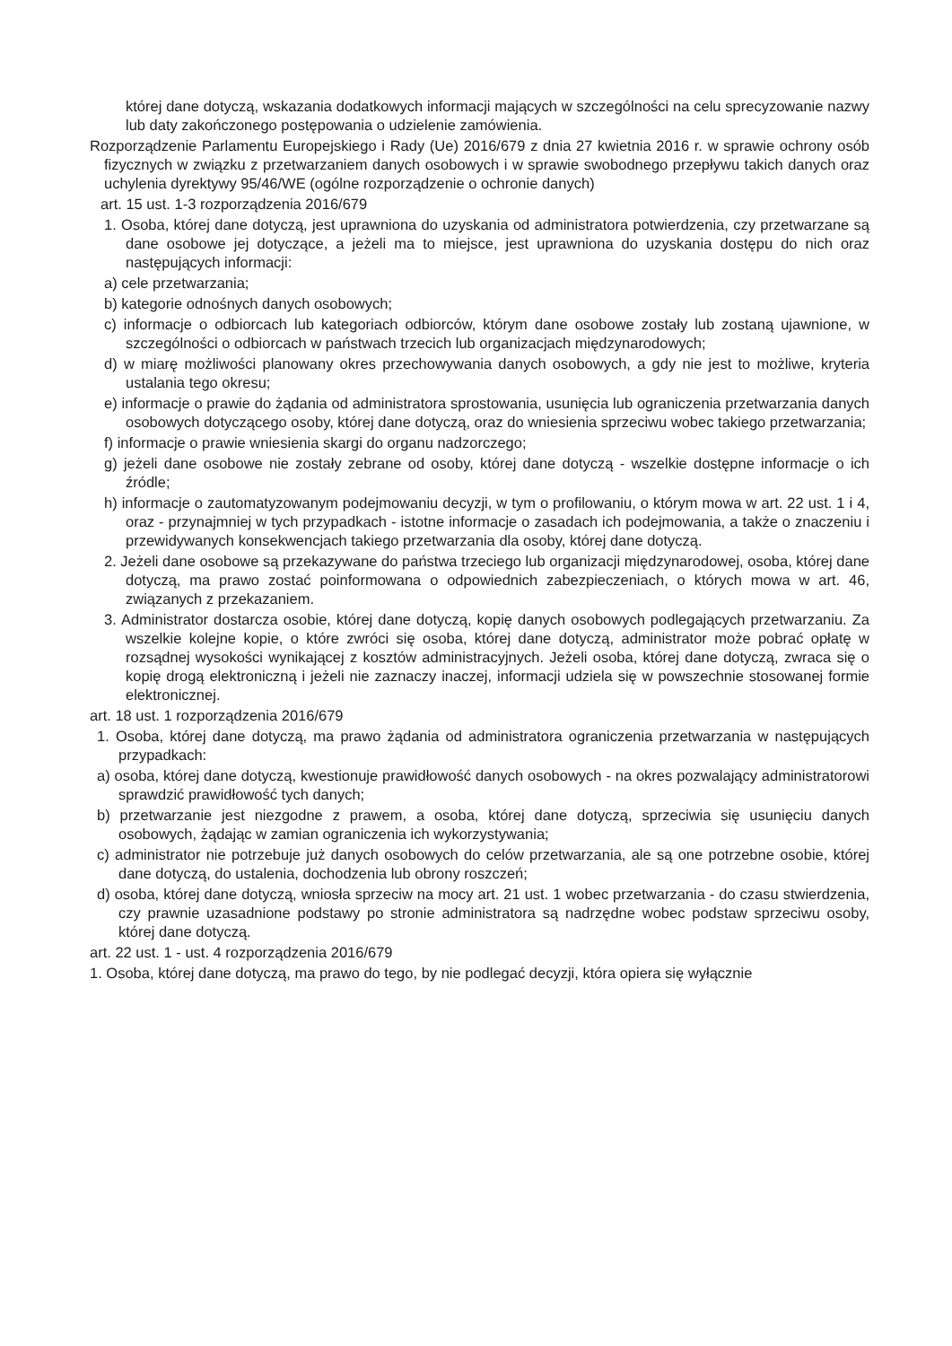której dane dotyczą, wskazania dodatkowych informacji mających w szczególności na celu sprecyzowanie nazwy lub daty zakończonego postępowania o udzielenie zamówienia.
Rozporządzenie Parlamentu Europejskiego i Rady (Ue) 2016/679 z dnia 27 kwietnia 2016 r. w sprawie ochrony osób fizycznych w związku z przetwarzaniem danych osobowych i w sprawie swobodnego przepływu takich danych oraz uchylenia dyrektywy 95/46/WE (ogólne rozporządzenie o ochronie danych)
art. 15 ust. 1-3 rozporządzenia 2016/679
1. Osoba, której dane dotyczą, jest uprawniona do uzyskania od administratora potwierdzenia, czy przetwarzane są dane osobowe jej dotyczące, a jeżeli ma to miejsce, jest uprawniona do uzyskania dostępu do nich oraz następujących informacji:
a) cele przetwarzania;
b) kategorie odnośnych danych osobowych;
c) informacje o odbiorcach lub kategoriach odbiorców, którym dane osobowe zostały lub zostaną ujawnione, w szczególności o odbiorcach w państwach trzecich lub organizacjach międzynarodowych;
d) w miarę możliwości planowany okres przechowywania danych osobowych, a gdy nie jest to możliwe, kryteria ustalania tego okresu;
e) informacje o prawie do żądania od administratora sprostowania, usunięcia lub ograniczenia przetwarzania danych osobowych dotyczącego osoby, której dane dotyczą, oraz do wniesienia sprzeciwu wobec takiego przetwarzania;
f) informacje o prawie wniesienia skargi do organu nadzorczego;
g) jeżeli dane osobowe nie zostały zebrane od osoby, której dane dotyczą - wszelkie dostępne informacje o ich źródle;
h) informacje o zautomatyzowanym podejmowaniu decyzji, w tym o profilowaniu, o którym mowa w art. 22 ust. 1 i 4, oraz - przynajmniej w tych przypadkach - istotne informacje o zasadach ich podejmowania, a także o znaczeniu i przewidywanych konsekwencjach takiego przetwarzania dla osoby, której dane dotyczą.
2. Jeżeli dane osobowe są przekazywane do państwa trzeciego lub organizacji międzynarodowej, osoba, której dane dotyczą, ma prawo zostać poinformowana o odpowiednich zabezpieczeniach, o których mowa w art. 46, związanych z przekazaniem.
3. Administrator dostarcza osobie, której dane dotyczą, kopię danych osobowych podlegających przetwarzaniu. Za wszelkie kolejne kopie, o które zwróci się osoba, której dane dotyczą, administrator może pobrać opłatę w rozsądnej wysokości wynikającej z kosztów administracyjnych. Jeżeli osoba, której dane dotyczą, zwraca się o kopię drogą elektroniczną i jeżeli nie zaznaczy inaczej, informacji udziela się w powszechnie stosowanej formie elektronicznej.
art. 18 ust. 1 rozporządzenia 2016/679
1. Osoba, której dane dotyczą, ma prawo żądania od administratora ograniczenia przetwarzania w następujących przypadkach:
a) osoba, której dane dotyczą, kwestionuje prawidłowość danych osobowych - na okres pozwalający administratorowi sprawdzić prawidłowość tych danych;
b) przetwarzanie jest niezgodne z prawem, a osoba, której dane dotyczą, sprzeciwia się usunięciu danych osobowych, żądając w zamian ograniczenia ich wykorzystywania;
c) administrator nie potrzebuje już danych osobowych do celów przetwarzania, ale są one potrzebne osobie, której dane dotyczą, do ustalenia, dochodzenia lub obrony roszczeń;
d) osoba, której dane dotyczą, wniosła sprzeciw na mocy art. 21 ust. 1 wobec przetwarzania - do czasu stwierdzenia, czy prawnie uzasadnione podstawy po stronie administratora są nadrzędne wobec podstaw sprzeciwu osoby, której dane dotyczą.
art. 22 ust. 1 - ust. 4 rozporządzenia 2016/679
1. Osoba, której dane dotyczą, ma prawo do tego, by nie podlegać decyzji, która opiera się wyłącznie